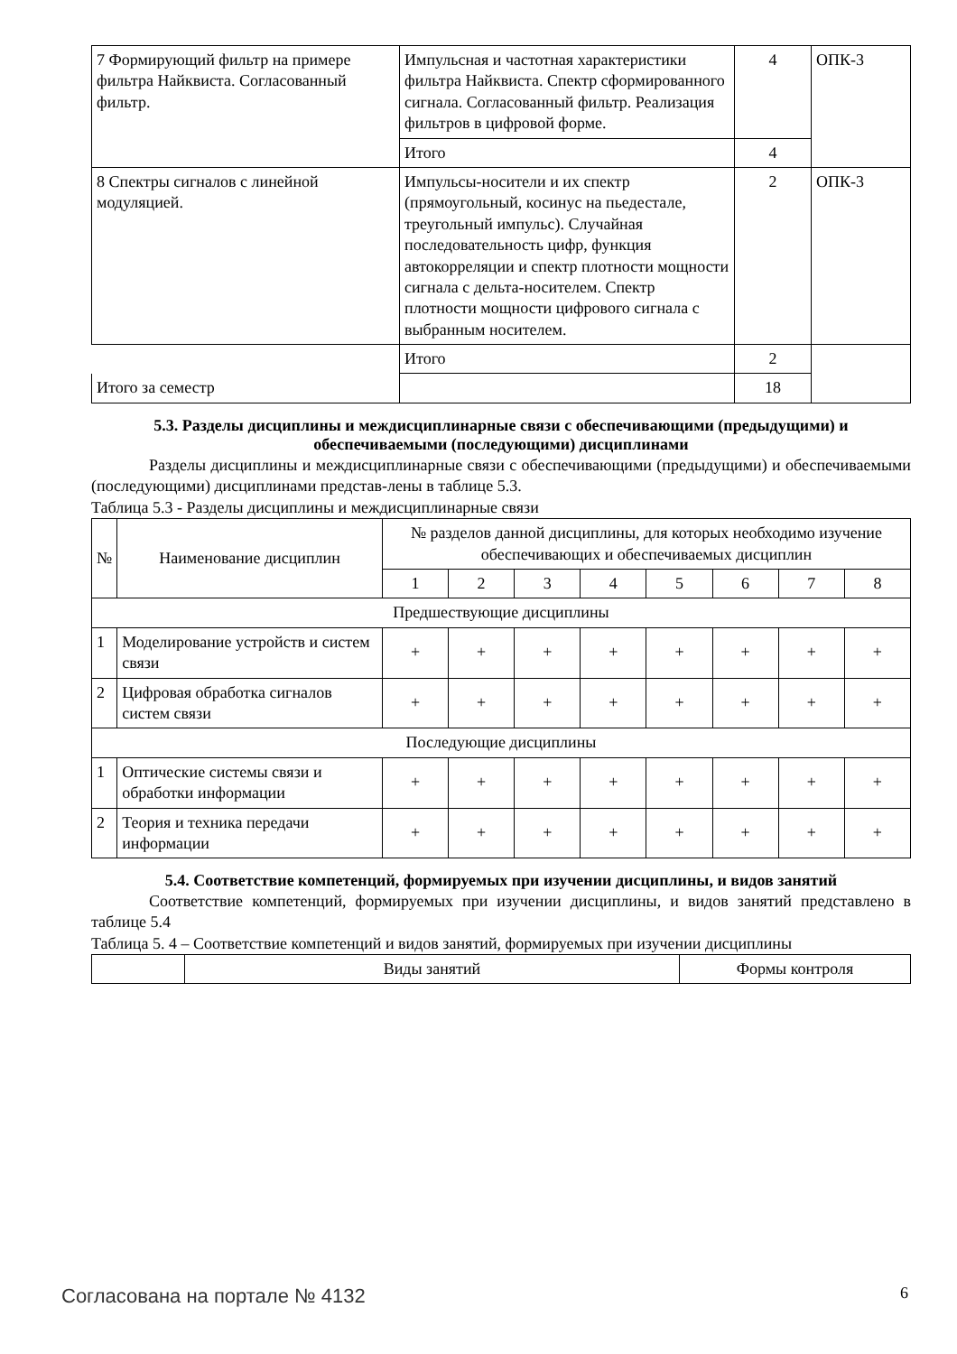| 7 Формирующий фильтр на примере фильтра Найквиста. Согласованный фильтр. | Импульсная и частотная характеристики фильтра Найквиста. Спектр сформированного сигнала. Согласованный фильтр. Реализация фильтров в цифровой форме. | 4 | ОПК-3 |
| | Итого | 4 | |
| 8 Спектры сигналов с линейной модуляцией. | Импульсы-носители и их спектр (прямоугольный, косинус на пьедестале, треугольный импульс). Случайная последовательность цифр, функция автокорреляции и спектр плотности мощности сигнала с дельта-носителем. Спектр плотности мощности цифрового сигнала с выбранным носителем. | 2 | ОПК-3 |
| | Итого | 2 | |
| Итого за семестр | | 18 | |
5.3. Разделы дисциплины и междисциплинарные связи с обеспечивающими (предыдущими) и обеспечиваемыми (последующими) дисциплинами
Разделы дисциплины и междисциплинарные связи с обеспечивающими (предыдущими) и обеспечиваемыми (последующими) дисциплинами представ-лены в таблице 5.3.
Таблица 5.3 - Разделы дисциплины и междисциплинарные связи
| № | Наименование дисциплин | № разделов данной дисциплины, для которых необходимо изучение обеспечивающих и обеспечиваемых дисциплин | | | | | | | |
| --- | --- | --- | --- | --- | --- | --- | --- | --- | --- |
| | | 1 | 2 | 3 | 4 | 5 | 6 | 7 | 8 |
| Предшествующие дисциплины | | | | | | | | | |
| 1 | Моделирование устройств и систем связи | + | + | + | + | + | + | + | + |
| 2 | Цифровая обработка сигналов систем связи | + | + | + | + | + | + | + | + |
| Последующие дисциплины | | | | | | | | | |
| 1 | Оптические системы связи и обработки информации | + | + | + | + | + | + | + | + |
| 2 | Теория и техника передачи информации | + | + | + | + | + | + | + | + |
5.4. Соответствие компетенций, формируемых при изучении дисциплины, и видов занятий
Соответствие компетенций, формируемых при изучении дисциплины, и видов занятий представлено в таблице 5.4
Таблица 5. 4 – Соответствие компетенций и видов занятий, формируемых при изучении дисциплины
| | Виды занятий | Формы контроля |
Согласована на портале № 4132 6